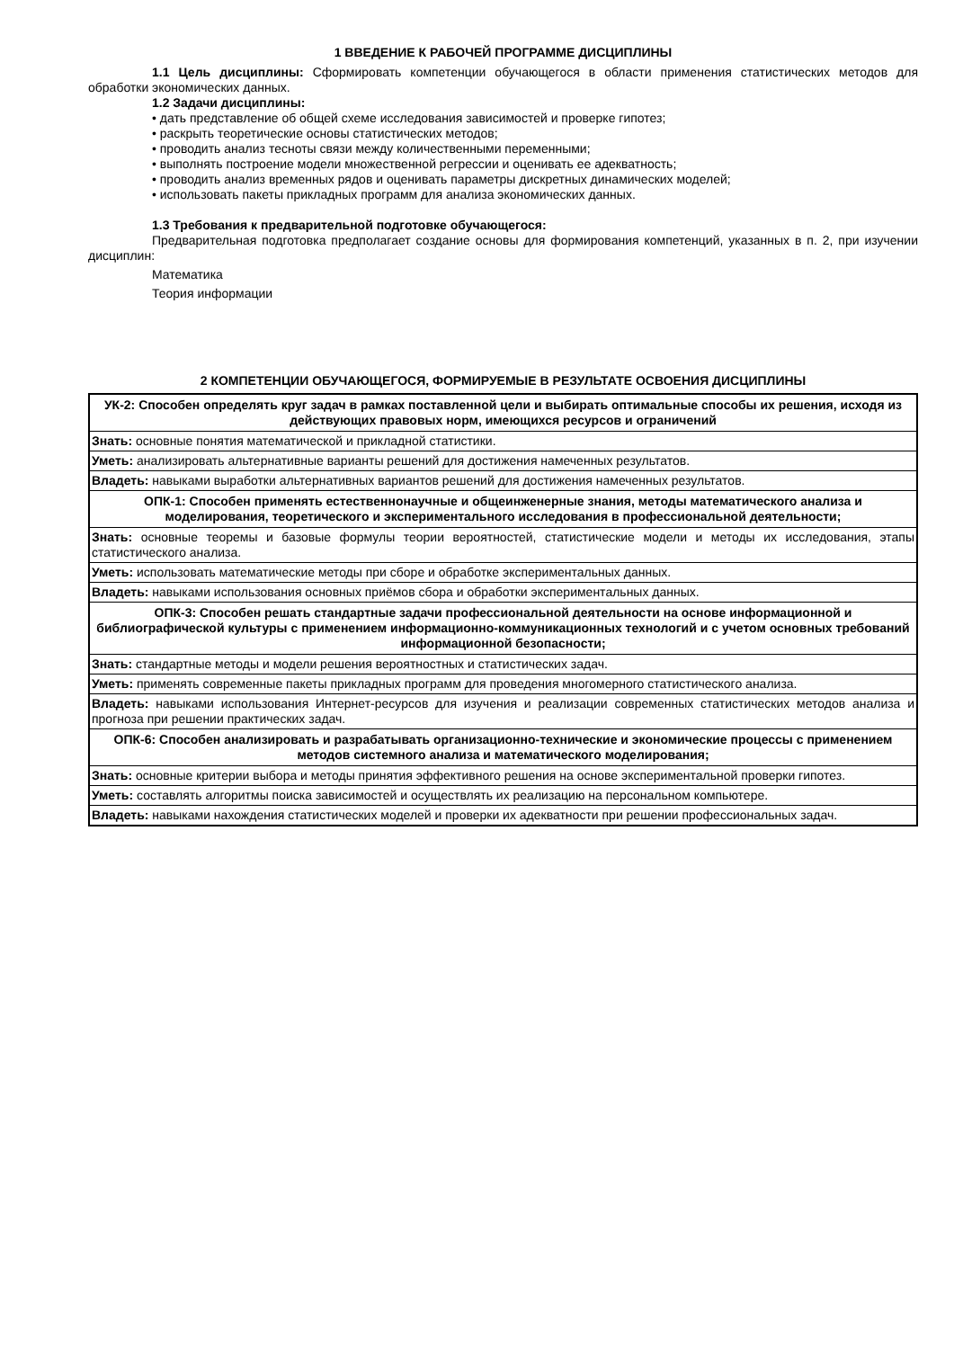1 ВВЕДЕНИЕ К РАБОЧЕЙ ПРОГРАММЕ ДИСЦИПЛИНЫ
1.1 Цель дисциплины: Сформировать компетенции обучающегося в области применения статистических методов для обработки экономических данных.
1.2 Задачи дисциплины:
• дать представление об общей схеме исследования зависимостей и проверке гипотез;
• раскрыть теоретические основы статистических методов;
• проводить анализ тесноты связи между количественными переменными;
• выполнять построение модели множественной регрессии и оценивать ее адекватность;
• проводить анализ временных рядов и оценивать параметры дискретных динамических моделей;
• использовать пакеты прикладных программ для анализа экономических данных.
1.3 Требования к предварительной подготовке обучающегося:
Предварительная подготовка предполагает создание основы для формирования компетенций, указанных в п. 2, при изучении дисциплин:
Математика
Теория информации
2 КОМПЕТЕНЦИИ ОБУЧАЮЩЕГОСЯ, ФОРМИРУЕМЫЕ В РЕЗУЛЬТАТЕ ОСВОЕНИЯ ДИСЦИПЛИНЫ
| УК-2: Способен определять круг задач в рамках поставленной цели и выбирать оптимальные способы их решения, исходя из действующих правовых норм, имеющихся ресурсов и ограничений |
| Знать: основные понятия математической и прикладной статистики. |
| Уметь: анализировать альтернативные варианты решений для достижения намеченных результатов. |
| Владеть: навыками выработки альтернативных вариантов решений для достижения намеченных результатов. |
| ОПК-1: Способен применять естественнонаучные и общеинженерные знания, методы математического анализа и моделирования, теоретического и экспериментального исследования в профессиональной деятельности; |
| Знать: основные теоремы и базовые формулы теории вероятностей, статистические модели и методы их исследования, этапы статистического анализа. |
| Уметь: использовать математические методы при сборе и обработке экспериментальных данных. |
| Владеть: навыками использования основных приёмов сбора и обработки экспериментальных данных. |
| ОПК-3: Способен решать стандартные задачи профессиональной деятельности на основе информационной и библиографической культуры с применением информационно-коммуникационных технологий и с учетом основных требований информационной безопасности; |
| Знать: стандартные методы и модели решения вероятностных и статистических задач. |
| Уметь: применять современные пакеты прикладных программ для проведения многомерного статистического анализа. |
| Владеть: навыками использования Интернет-ресурсов для изучения и реализации современных статистических методов анализа и прогноза при решении практических задач. |
| ОПК-6: Способен анализировать и разрабатывать организационно-технические и экономические процессы с применением методов системного анализа и математического моделирования; |
| Знать: основные критерии выбора и методы принятия эффективного решения на основе экспериментальной проверки гипотез. |
| Уметь: составлять алгоритмы поиска зависимостей и осуществлять их реализацию на персональном компьютере. |
| Владеть: навыками нахождения статистических моделей и проверки их адекватности при решении профессиональных задач. |